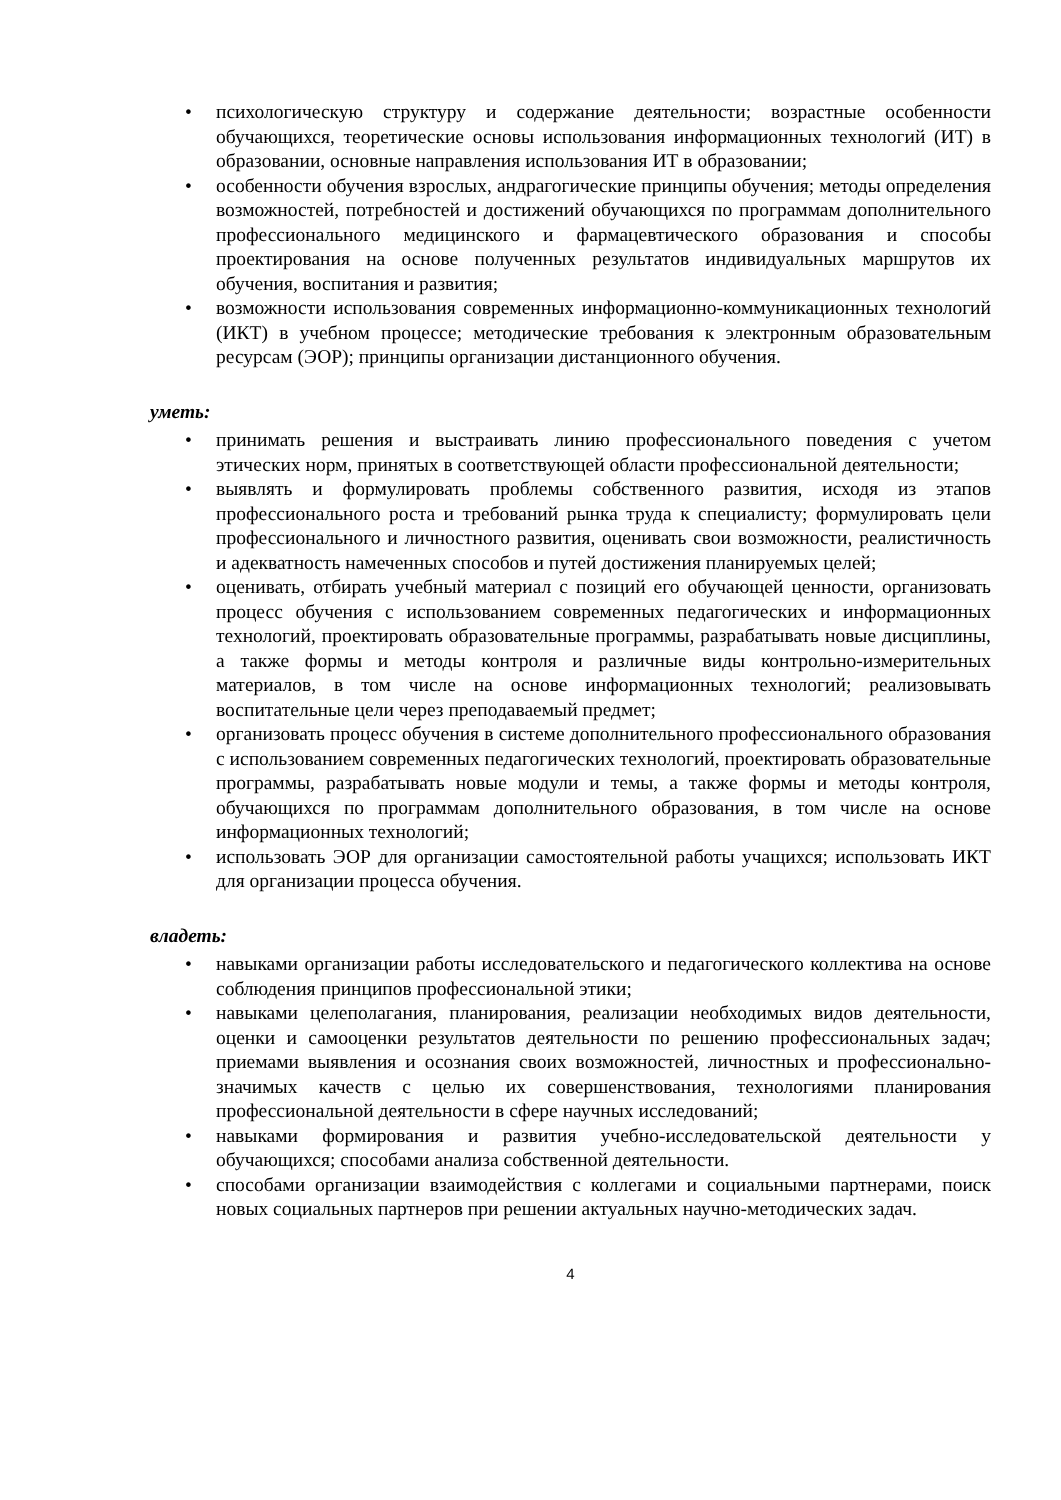• психологическую структуру и содержание деятельности; возрастные особенности обучающихся, теоретические основы использования информационных технологий (ИТ) в образовании, основные направления использования ИТ в образовании;
• особенности обучения взрослых, андрагогические принципы обучения; методы определения возможностей, потребностей и достижений обучающихся по программам дополнительного профессионального медицинского и фармацевтического образования и способы проектирования на основе полученных результатов индивидуальных маршрутов их обучения, воспитания и развития;
• возможности использования современных информационно-коммуникационных технологий (ИКТ) в учебном процессе; методические требования к электронным образовательным ресурсам (ЭОР); принципы организации дистанционного обучения.
уметь:
• принимать решения и выстраивать линию профессионального поведения с учетом этических норм, принятых в соответствующей области профессиональной деятельности;
• выявлять и формулировать проблемы собственного развития, исходя из этапов профессионального роста и требований рынка труда к специалисту; формулировать цели профессионального и личностного развития, оценивать свои возможности, реалистичность и адекватность намеченных способов и путей достижения планируемых целей;
• оценивать, отбирать учебный материал с позиций его обучающей ценности, организовать процесс обучения с использованием современных педагогических и информационных технологий, проектировать образовательные программы, разрабатывать новые дисциплины, а также формы и методы контроля и различные виды контрольно-измерительных материалов, в том числе на основе информационных технологий; реализовывать воспитательные цели через преподаваемый предмет;
• организовать процесс обучения в системе дополнительного профессионального образования с использованием современных педагогических технологий, проектировать образовательные программы, разрабатывать новые модули и темы, а также формы и методы контроля, обучающихся по программам дополнительного образования, в том числе на основе информационных технологий;
• использовать ЭОР для организации самостоятельной работы учащихся; использовать ИКТ для организации процесса обучения.
владеть:
• навыками организации работы исследовательского и педагогического коллектива на основе соблюдения принципов профессиональной этики;
• навыками целеполагания, планирования, реализации необходимых видов деятельности, оценки и самооценки результатов деятельности по решению профессиональных задач; приемами выявления и осознания своих возможностей, личностных и профессионально-значимых качеств с целью их совершенствования, технологиями планирования профессиональной деятельности в сфере научных исследований;
• навыками формирования и развития учебно-исследовательской деятельности у обучающихся; способами анализа собственной деятельности.
• способами организации взаимодействия с коллегами и социальными партнерами, поиск новых социальных партнеров при решении актуальных научно-методических задач.
4